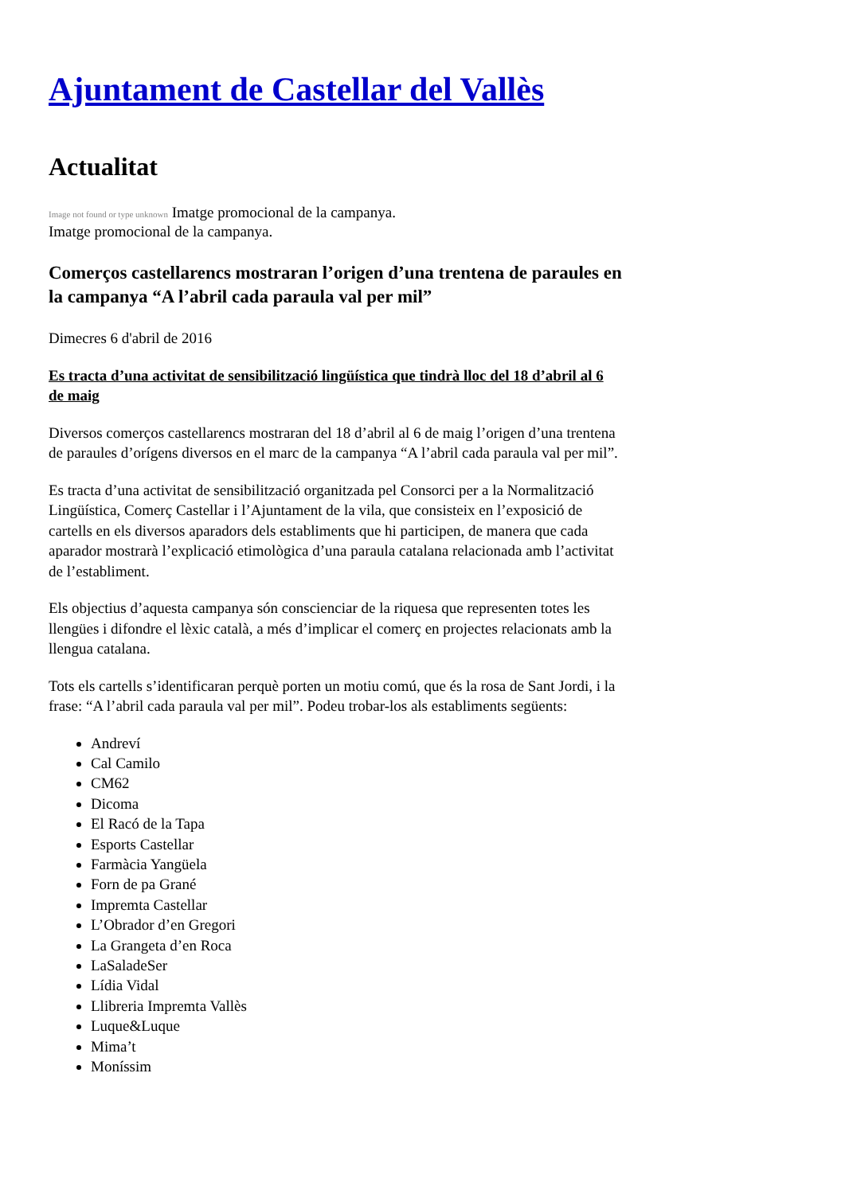Ajuntament de Castellar del Vallès
Actualitat
Image not found or type unknown Imatge promocional de la campanya.
Imatge promocional de la campanya.
Comerços castellarencs mostraran l’origen d’una trentena de paraules en la campanya “A l’abril cada paraula val per mil”
Dimecres 6 d'abril de 2016
Es tracta d’una activitat de sensibilització lingüística que tindrà lloc del 18 d’abril al 6 de maig
Diversos comerços castellarencs mostraran del 18 d’abril al 6 de maig l’origen d’una trentena de paraules d’orígens diversos en el marc de la campanya “A l’abril cada paraula val per mil”.
Es tracta d’una activitat de sensibilització organitzada pel Consorci per a la Normalització Lingüística, Comerç Castellar i l’Ajuntament de la vila, que consisteix en l’exposició de cartells en els diversos aparadors dels establiments que hi participen, de manera que cada aparador mostrarà l’explicació etimològica d’una paraula catalana relacionada amb l’activitat de l’establiment.
Els objectius d’aquesta campanya són conscienciar de la riquesa que representen totes les llengües i difondre el lèxic català, a més d’implicar el comerç en projectes relacionats amb la llengua catalana.
Tots els cartells s’identificaran perquè porten un motiu comú, que és la rosa de Sant Jordi, i la frase: “A l’abril cada paraula val per mil”. Podeu trobar-los als establiments següents:
Andreví
Cal Camilo
CM62
Dicoma
El Racó de la Tapa
Esports Castellar
Farmàcia Yangüela
Forn de pa Grané
Impremta Castellar
L’Obrador d’en Gregori
La Grangeta d’en Roca
LaSaladeSer
Lídia Vidal
Llibreria Impremta Vallès
Luque&Luque
Mima’t
Moníssim